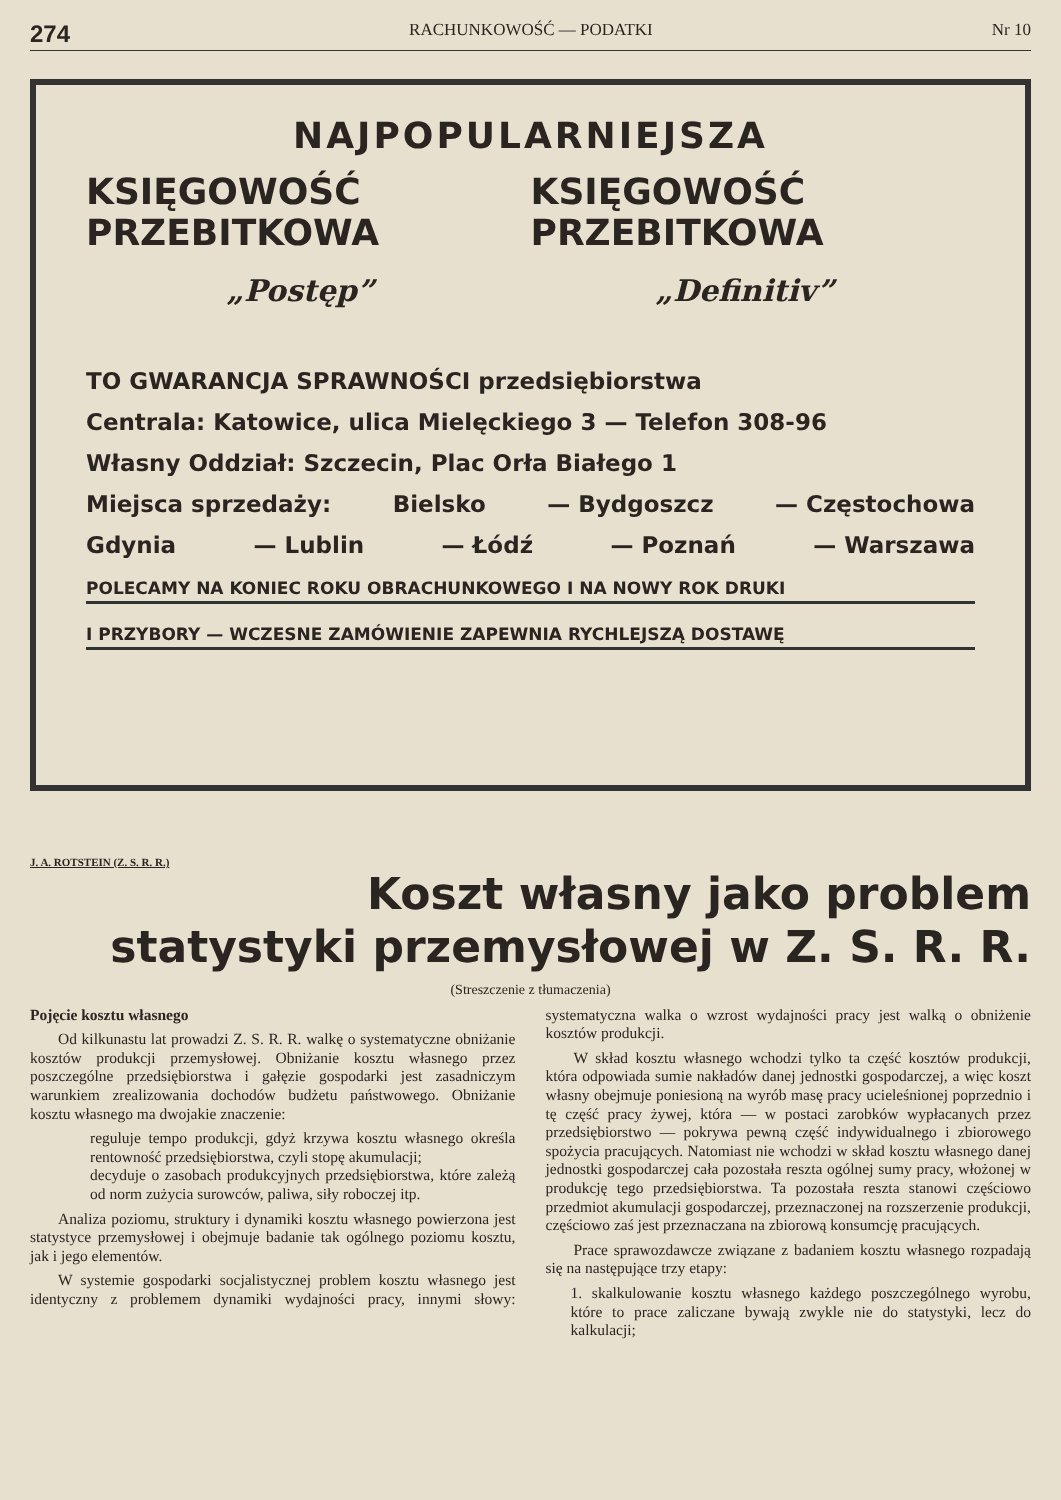274 RACHUNKOWOŚĆ — PODATKI Nr 10
NAJPOPULARNIEJSZA
KSIĘGOWOŚĆ PRZEBITKOWA KSIĘGOWOŚĆ PRZEBITKOWA
„Postęp” „Definitiv”
TO GWARANCJA SPRAWNOŚCI przedsiębiorstwa
Centrala: Katowice, ulica Mielęckiego 3 — Telefon 308-96
Własny Oddział: Szczecin, Plac Orła Białego 1
Miejsca sprzedaży: Bielsko — Bydgoszcz — Częstochowa
Gdynia — Lublin — Łódź — Poznań — Warszawa
POLECAMY NA KONIEC ROKU OBRACHUNKOWEGO I NA NOWY ROK DRUKI
I PRZYBORY — WCZESNE ZAMÓWIENIE ZAPEWNIA RYCHLEJSZĄ DOSTAWĘ
J. A. ROTSTEIN (Z. S. R. R.)
Koszt własny jako problem
statystyki przemysłowej w Z. S. R. R.
(Streszczenie z tłumaczenia)
Pojęcie kosztu własnego
Od kilkunastu lat prowadzi Z. S. R. R. walkę o systematyczne obniżanie kosztów produkcji przemysłowej. Obniżanie kosztu własnego przez poszczególne przedsiębiorstwa i gałęzie gospodarki jest zasadniczym warunkiem zrealizowania dochodów budżetu państwowego. Obniżanie kosztu własnego ma dwojakie znaczenie:
reguluje tempo produkcji, gdyż krzywa kosztu własnego określa rentowność przedsiębiorstwa, czyli stopę akumulacji;
decyduje o zasobach produkcyjnych przedsiębiorstwa, które zależą od norm zużycia surowców, paliwa, siły roboczej itp.
Analiza poziomu, struktury i dynamiki kosztu własnego powierzona jest statystyce przemysłowej i obejmuje badanie tak ogólnego poziomu kosztu, jak i jego elementów.
W systemie gospodarki socjalistycznej problem kosztu własnego jest identyczny z problemem dynamiki wydajności pracy, innymi słowy: systematyczna walka o wzrost wydajności pracy jest walką o obniżenie kosztów produkcji.
W skład kosztu własnego wchodzi tylko ta część kosztów produkcji, która odpowiada sumie nakładów danej jednostki gospodarczej, a więc koszt własny obejmuje poniesioną na wyrób masę pracy ucieleśnionej poprzednio i tę część pracy żywej, która — w postaci zarobków wypłacanych przez przedsiębiorstwo — pokrywa pewną część indywidualnego i zbiorowego spożycia pracujących. Natomiast nie wchodzi w skład kosztu własnego danej jednostki gospodarczej cała pozostała reszta ogólnej sumy pracy, włożonej w produkcję tego przedsiębiorstwa. Ta pozostała reszta stanowi częściowo przedmiot akumulacji gospodarczej, przeznaczonej na rozszerzenie produkcji, częściowo zaś jest przeznaczana na zbiorową konsumcję pracujących.
Prace sprawozdawcze związane z badaniem kosztu własnego rozpadają się na następujące trzy etapy:
1. skalkulowanie kosztu własnego każdego poszczególnego wyrobu, które to prace zaliczane bywają zwykle nie do statystyki, lecz do kalkulacji;